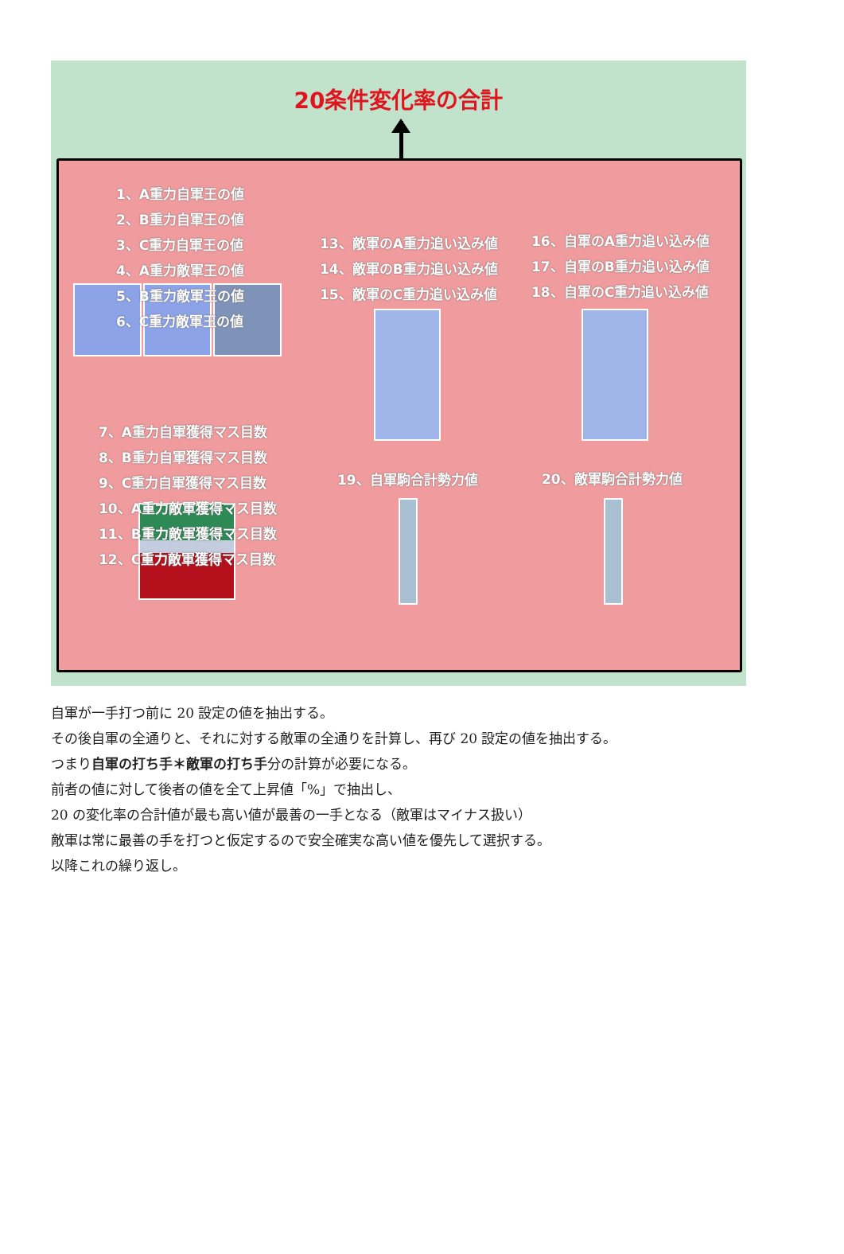20条件変化率の合計
1、A重力自軍王の値
2、B重力自軍王の値
3、C重力自軍王の値
4、A重力敵軍王の値
5、B重力敵軍王の値
6、C重力敵軍王の値
13、敵軍のA重力追い込み値
14、敵軍のB重力追い込み値
15、敵軍のC重力追い込み値
16、自軍のA重力追い込み値
17、自軍のB重力追い込み値
18、自軍のC重力追い込み値
7、A重力自軍獲得マス目数
8、B重力自軍獲得マス目数
9、C重力自軍獲得マス目数
10、A重力敵軍獲得マス目数
11、B重力敵軍獲得マス目数
12、C重力敵軍獲得マス目数
19、自軍駒合計勢力値 20、敵軍駒合計勢力値
自軍が一手打つ前に 20 設定の値を抽出する。
その後自軍の全通りと、それに対する敵軍の全通りを計算し、再び 20 設定の値を抽出する。
つまり自軍の打ち手＊敵軍の打ち手分の計算が必要になる。
前者の値に対して後者の値を全て上昇値「%」で抽出し、
20 の変化率の合計値が最も高い値が最善の一手となる（敵軍はマイナス扱い）
敵軍は常に最善の手を打つと仮定するので安全確実な高い値を優先して選択する。
以降これの繰り返し。